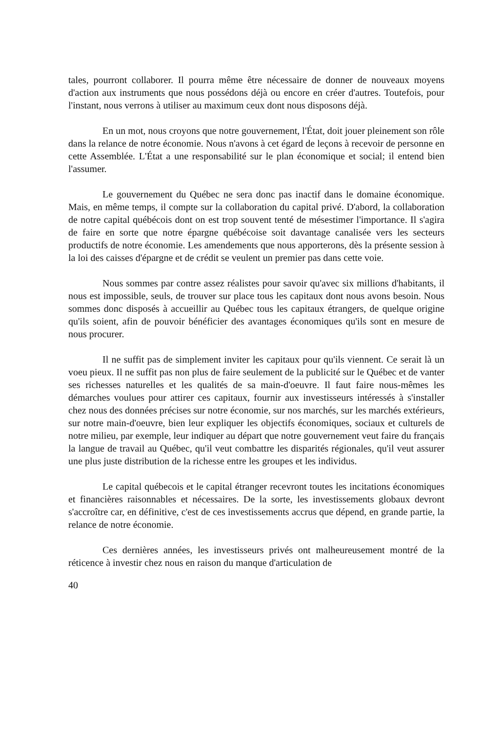tales, pourront collaborer. Il pourra même être nécessaire de donner de nouveaux moyens d'action aux instruments que nous possédons déjà ou encore en créer d'autres. Toutefois, pour l'instant, nous verrons à utiliser au maximum ceux dont nous disposons déjà.
En un mot, nous croyons que notre gouvernement, l'État, doit jouer pleinement son rôle dans la relance de notre économie. Nous n'avons à cet égard de leçons à recevoir de personne en cette Assemblée. L'État a une responsabilité sur le plan économique et social; il entend bien l'assumer.
Le gouvernement du Québec ne sera donc pas inactif dans le domaine économique. Mais, en même temps, il compte sur la collaboration du capital privé. D'abord, la collaboration de notre capital québécois dont on est trop souvent tenté de mésestimer l'importance. Il s'agira de faire en sorte que notre épargne québécoise soit davantage canalisée vers les secteurs productifs de notre économie. Les amendements que nous apporterons, dès la présente session à la loi des caisses d'épargne et de crédit se veulent un premier pas dans cette voie.
Nous sommes par contre assez réalistes pour savoir qu'avec six millions d'habitants, il nous est impossible, seuls, de trouver sur place tous les capitaux dont nous avons besoin. Nous sommes donc disposés à accueillir au Québec tous les capitaux étrangers, de quelque origine qu'ils soient, afin de pouvoir bénéficier des avantages économiques qu'ils sont en mesure de nous procurer.
Il ne suffit pas de simplement inviter les capitaux pour qu'ils viennent. Ce serait là un voeu pieux. Il ne suffit pas non plus de faire seulement de la publicité sur le Québec et de vanter ses richesses naturelles et les qualités de sa main-d'oeuvre. Il faut faire nous-mêmes les démarches voulues pour attirer ces capitaux, fournir aux investisseurs intéressés à s'installer chez nous des données précises sur notre économie, sur nos marchés, sur les marchés extérieurs, sur notre main-d'oeuvre, bien leur expliquer les objectifs économiques, sociaux et culturels de notre milieu, par exemple, leur indiquer au départ que notre gouvernement veut faire du français la langue de travail au Québec, qu'il veut combattre les disparités régionales, qu'il veut assurer une plus juste distribution de la richesse entre les groupes et les individus.
Le capital québecois et le capital étranger recevront toutes les incitations économiques et financières raisonnables et nécessaires. De la sorte, les investissements globaux devront s'accroître car, en définitive, c'est de ces investissements accrus que dépend, en grande partie, la relance de notre économie.
Ces dernières années, les investisseurs privés ont malheureusement montré de la réticence à investir chez nous en raison du manque d'articulation de
40